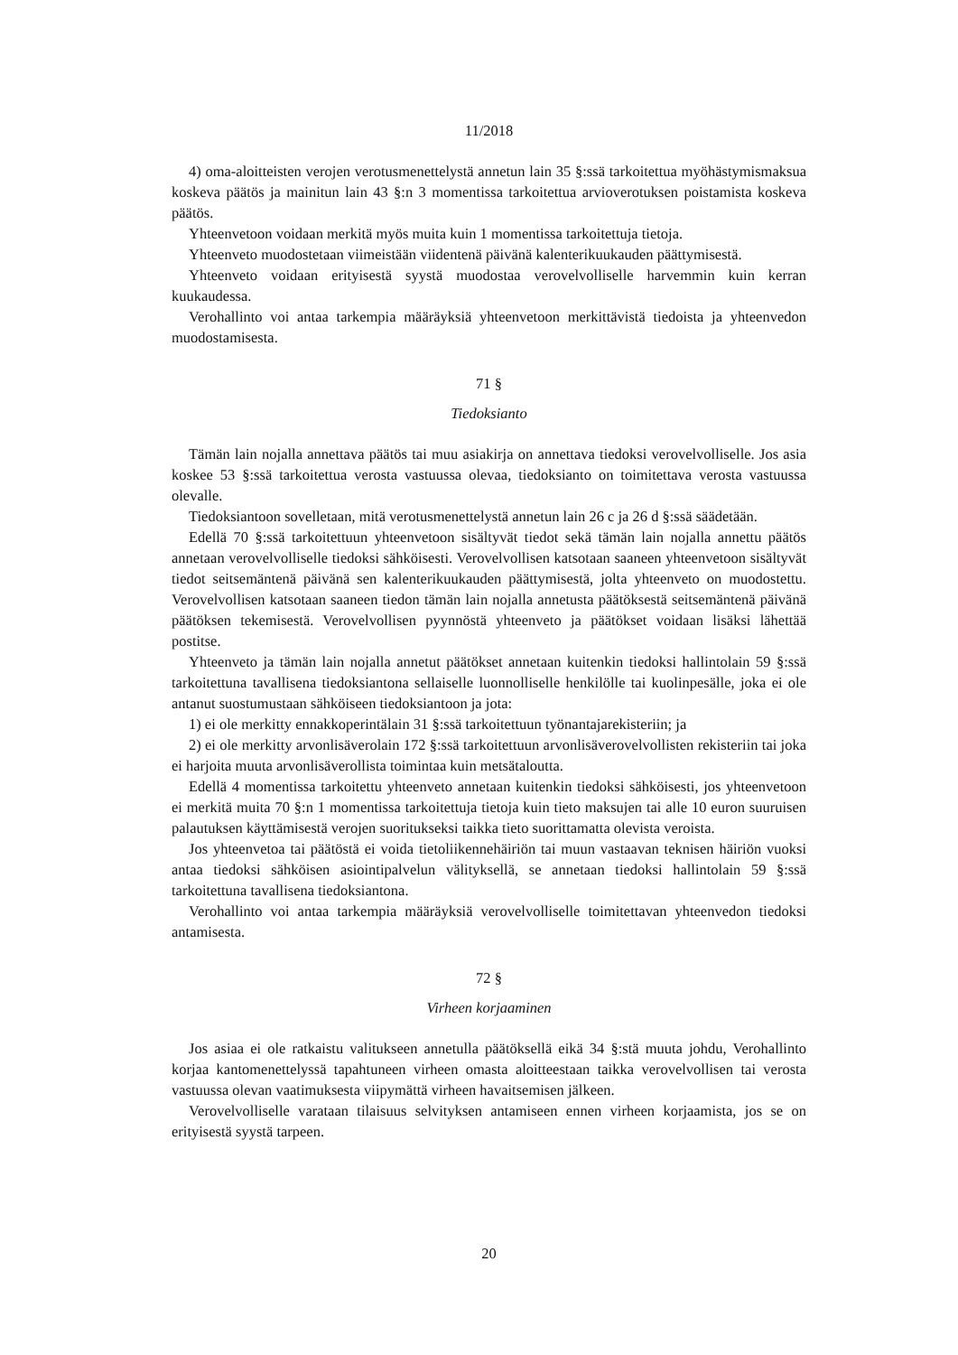11/2018
4) oma-aloitteisten verojen verotusmenettelystä annetun lain 35 §:ssä tarkoitettua myöhästymismaksua koskeva päätös ja mainitun lain 43 §:n 3 momentissa tarkoitettua arvioverotuksen poistamista koskeva päätös.
Yhteenvetoon voidaan merkitä myös muita kuin 1 momentissa tarkoitettuja tietoja.
Yhteenveto muodostetaan viimeistään viidentenä päivänä kalenterikuukauden päättymisestä.
Yhteenveto voidaan erityisestä syystä muodostaa verovelvolliselle harvemmin kuin kerran kuukaudessa.
Verohallinto voi antaa tarkempia määräyksiä yhteenvetoon merkittävistä tiedoista ja yhteenvedon muodostamisesta.
71 §
Tiedoksianto
Tämän lain nojalla annettava päätös tai muu asiakirja on annettava tiedoksi verovelvolliselle. Jos asia koskee 53 §:ssä tarkoitettua verosta vastuussa olevaa, tiedoksianto on toimitettava verosta vastuussa olevalle.
Tiedoksiantoon sovelletaan, mitä verotusmenettelystä annetun lain 26 c ja 26 d §:ssä säädetään.
Edellä 70 §:ssä tarkoitettuun yhteenvetoon sisältyvät tiedot sekä tämän lain nojalla annettu päätös annetaan verovelvolliselle tiedoksi sähköisesti. Verovelvollisen katsotaan saaneen yhteenvetoon sisältyvät tiedot seitsemäntenä päivänä sen kalenterikuukauden päättymisestä, jolta yhteenveto on muodostettu. Verovelvollisen katsotaan saaneen tiedon tämän lain nojalla annetusta päätöksestä seitsemäntenä päivänä päätöksen tekemisestä. Verovelvollisen pyynnöstä yhteenveto ja päätökset voidaan lisäksi lähettää postitse.
Yhteenveto ja tämän lain nojalla annetut päätökset annetaan kuitenkin tiedoksi hallintolain 59 §:ssä tarkoitettuna tavallisena tiedoksiantona sellaiselle luonnolliselle henkilölle tai kuolinpesälle, joka ei ole antanut suostumustaan sähköiseen tiedoksiantoon ja jota:
1) ei ole merkitty ennakkoperintälain 31 §:ssä tarkoitettuun työnantajarekisteriin; ja
2) ei ole merkitty arvonlisäverolain 172 §:ssä tarkoitettuun arvonlisäverovelvollisten rekisteriin tai joka ei harjoita muuta arvonlisäverollista toimintaa kuin metsätaloutta.
Edellä 4 momentissa tarkoitettu yhteenveto annetaan kuitenkin tiedoksi sähköisesti, jos yhteenvetoon ei merkitä muita 70 §:n 1 momentissa tarkoitettuja tietoja kuin tieto maksujen tai alle 10 euron suuruisen palautuksen käyttämisestä verojen suoritukseksi taikka tieto suorittamatta olevista veroista.
Jos yhteenvetoa tai päätöstä ei voida tietoliikennehäiriön tai muun vastaavan teknisen häiriön vuoksi antaa tiedoksi sähköisen asiointipalvelun välityksellä, se annetaan tiedoksi hallintolain 59 §:ssä tarkoitettuna tavallisena tiedoksiantona.
Verohallinto voi antaa tarkempia määräyksiä verovelvolliselle toimitettavan yhteenvedon tiedoksi antamisesta.
72 §
Virheen korjaaminen
Jos asiaa ei ole ratkaistu valitukseen annetulla päätöksellä eikä 34 §:stä muuta johdu, Verohallinto korjaa kantomenettelyssä tapahtuneen virheen omasta aloitteestaan taikka verovelvollisen tai verosta vastuussa olevan vaatimuksesta viipymättä virheen havaitsemisen jälkeen.
Verovelvolliselle varataan tilaisuus selvityksen antamiseen ennen virheen korjaamista, jos se on erityisestä syystä tarpeen.
20